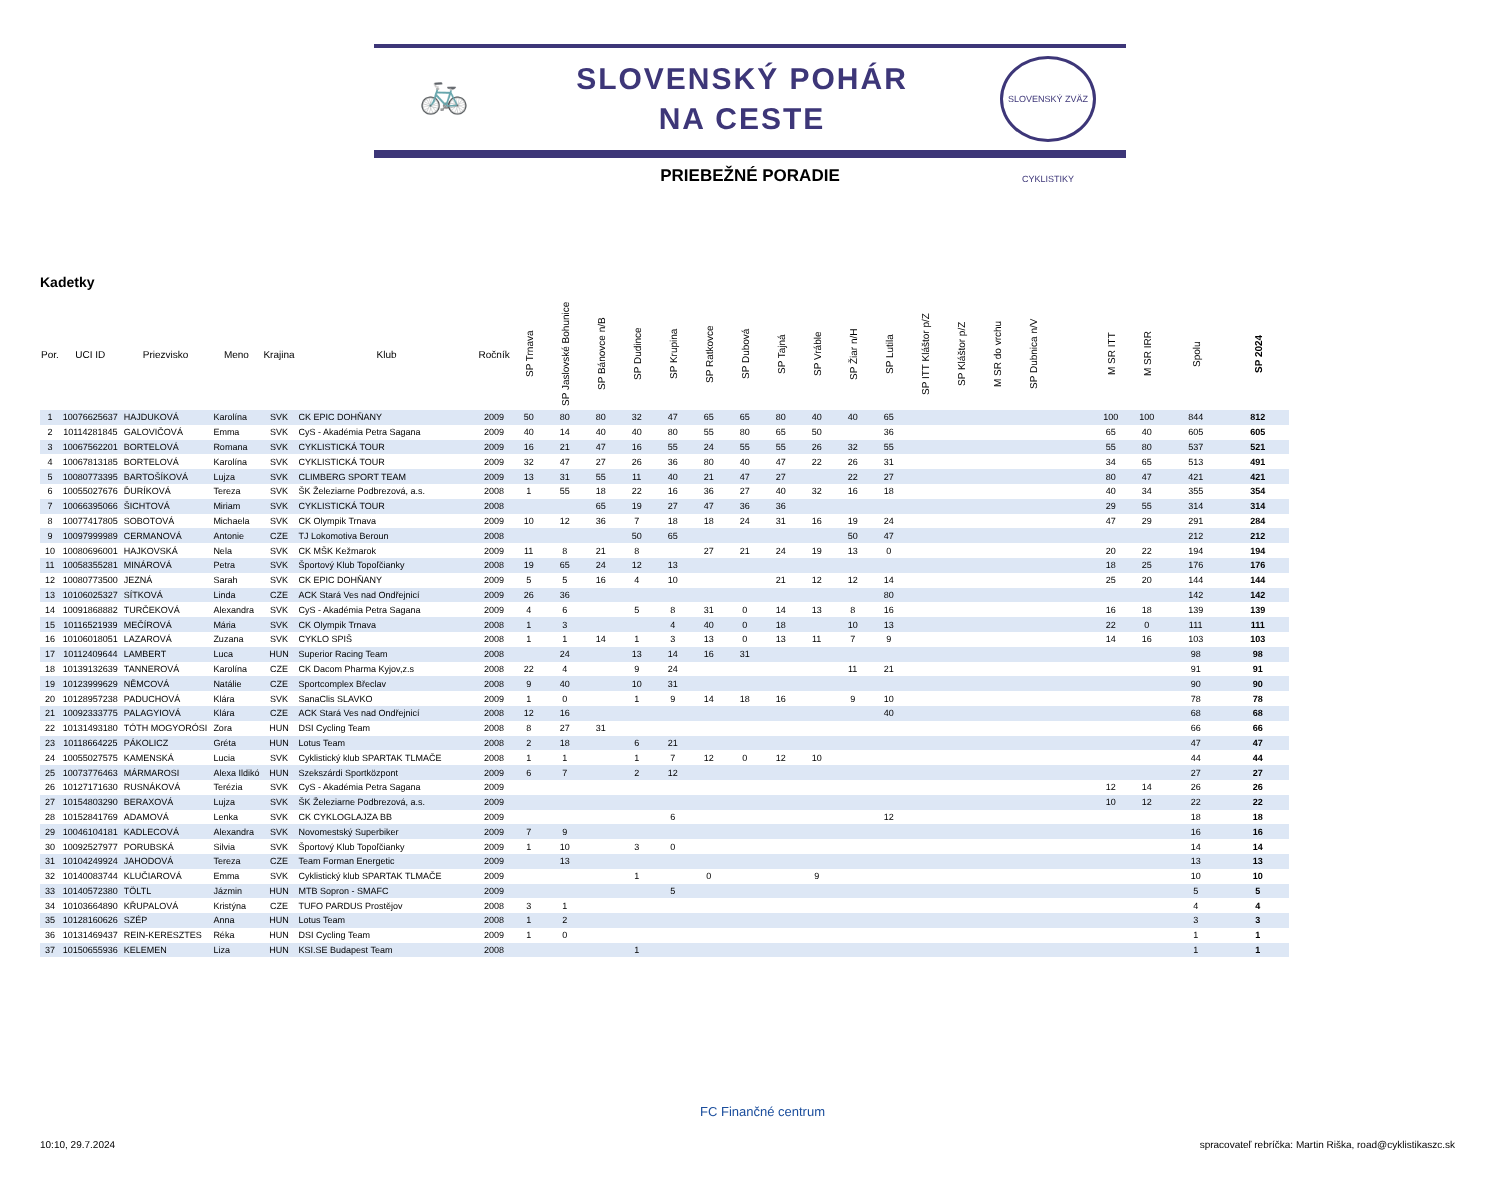🚲
SLOVENSKÝ POHÁR
NA CESTE
SLOVENSKÝ ZVÄZ CYKLISTIKY
PRIEBEŽNÉ PORADIE
Kadetky
| Por. | UCI ID | Priezvisko | Meno | Krajina | Klub | Ročník | SP Trnava | SP Jaslovské Bohunice | SP Bánovce n/B | SP Dudince | SP Krupina | SP Ratkovce | SP Dubová | SP Tajná | SP Vráble | SP Žiar n/H | SP Lutila | SP ITT Kláštor p/Z | SP Kláštor p/Z | M SR do vrchu | SP Dubnica n/V | | M SR ITT | M SR IRR | Spolu | SP 2024 |
| --- | --- | --- | --- | --- | --- | --- | --- | --- | --- | --- | --- | --- | --- | --- | --- | --- | --- | --- | --- | --- | --- | --- | --- | --- | --- | --- |
| 1 | 10076625637 | HAJDUKOVÁ | Karolína | SVK | CK EPIC DOHŇANY | 2009 | 50 | 80 | 80 | 32 | 47 | 65 | 65 | 80 | 40 | 40 | 65 | | | | | | 100 | 100 | 844 | 812 |
| 2 | 10114281845 | GALOVIČOVÁ | Emma | SVK | CyS - Akadémia Petra Sagana | 2009 | 40 | 14 | 40 | 40 | 80 | 55 | 80 | 65 | 50 | | 36 | | | | | | 65 | 40 | 605 | 605 |
| 3 | 10067562201 | BORTELOVÁ | Romana | SVK | CYKLISTICKÁ TOUR | 2009 | 16 | 21 | 47 | 16 | 55 | 24 | 55 | 55 | 26 | 32 | 55 | | | | | | 55 | 80 | 537 | 521 |
| 4 | 10067813185 | BORTELOVÁ | Karolína | SVK | CYKLISTICKÁ TOUR | 2009 | 32 | 47 | 27 | 26 | 36 | 80 | 40 | 47 | 22 | 26 | 31 | | | | | | 34 | 65 | 513 | 491 |
| 5 | 10080773395 | BARTOŠÍKOVÁ | Lujza | SVK | CLIMBERG SPORT TEAM | 2009 | 13 | 31 | 55 | 11 | 40 | 21 | 47 | 27 | | 22 | 27 | | | | | | 80 | 47 | 421 | 421 |
| 6 | 10055027676 | ĎURÍKOVÁ | Tereza | SVK | ŠK Železiarne Podbrezová, a.s. | 2008 | 1 | 55 | 18 | 22 | 16 | 36 | 27 | 40 | 32 | 16 | 18 | | | | | | 40 | 34 | 355 | 354 |
| 7 | 10066395066 | ŠICHTOVÁ | Miriam | SVK | CYKLISTICKÁ TOUR | 2008 | | | 65 | 19 | 27 | 47 | 36 | 36 | | | | | | | | | 29 | 55 | 314 | 314 |
| 8 | 10077417805 | SOBOTOVÁ | Michaela | SVK | CK Olympik Trnava | 2009 | 10 | 12 | 36 | 7 | 18 | 18 | 24 | 31 | 16 | 19 | 24 | | | | | | 47 | 29 | 291 | 284 |
| 9 | 10097999989 | CERMANOVÁ | Antonie | CZE | TJ Lokomotiva Beroun | 2008 | | | | 50 | 65 | | | | | 50 | 47 | | | | | | | | 212 | 212 |
| 10 | 10080696001 | HAJKOVSKÁ | Nela | SVK | CK MŠK Kežmarok | 2009 | 11 | 8 | 21 | 8 | | 27 | 21 | 24 | 19 | 13 | 0 | | | | | | 20 | 22 | 194 | 194 |
| 11 | 10058355281 | MINÁROVÁ | Petra | SVK | Športový Klub Topoľčianky | 2008 | 19 | 65 | 24 | 12 | 13 | | | | | | | | | | | | 18 | 25 | 176 | 176 |
| 12 | 10080773500 | JEZNÁ | Sarah | SVK | CK EPIC DOHŇANY | 2009 | 5 | 5 | 16 | 4 | 10 | | | 21 | 12 | 12 | 14 | | | | | | 25 | 20 | 144 | 144 |
| 13 | 10106025327 | SÍTKOVÁ | Linda | CZE | ACK Stará Ves nad Ondřejnicí | 2009 | 26 | 36 | | | | | | | | | 80 | | | | | | | | 142 | 142 |
| 14 | 10091868882 | TURČEKOVÁ | Alexandra | SVK | CyS - Akadémia Petra Sagana | 2009 | 4 | 6 | | 5 | 8 | 31 | 0 | 14 | 13 | 8 | 16 | | | | | | 16 | 18 | 139 | 139 |
| 15 | 10116521939 | MEČÍROVÁ | Mária | SVK | CK Olympik Trnava | 2008 | 1 | 3 | | | 4 | 40 | 0 | 18 | | 10 | 13 | | | | | | 22 | 0 | 111 | 111 |
| 16 | 10106018051 | LAZAROVÁ | Zuzana | SVK | CYKLO SPIŠ | 2008 | 1 | 1 | 14 | 1 | 3 | 13 | 0 | 13 | 11 | 7 | 9 | | | | | | 14 | 16 | 103 | 103 |
| 17 | 10112409644 | LAMBERT | Luca | HUN | Superior Racing Team | 2008 | | 24 | | 13 | 14 | 16 | 31 | | | | | | | | | | | | 98 | 98 |
| 18 | 10139132639 | TANNEROVÁ | Karolína | CZE | CK Dacom Pharma Kyjov,z.s | 2008 | 22 | 4 | | 9 | 24 | | | | | 11 | 21 | | | | | | | | 91 | 91 |
| 19 | 10123999629 | NĚMCOVÁ | Natálie | CZE | Sportcomplex Břeclav | 2008 | 9 | 40 | | 10 | 31 | | | | | | | | | | | | | | 90 | 90 |
| 20 | 10128957238 | PADUCHOVÁ | Klára | SVK | SanaClis SLAVKO | 2009 | 1 | 0 | | 1 | 9 | 14 | 18 | 16 | | 9 | 10 | | | | | | | | 78 | 78 |
| 21 | 10092333775 | PALAGYIOVÁ | Klára | CZE | ACK Stará Ves nad Ondřejnicí | 2008 | 12 | 16 | | | | | | | | | 40 | | | | | | | | 68 | 68 |
| 22 | 10131493180 | TÓTH MOGYORÓSI | Zora | HUN | DSI Cycling Team | 2008 | 8 | 27 | 31 | | | | | | | | | | | | | | | | 66 | 66 |
| 23 | 10118664225 | PÁKOLICZ | Gréta | HUN | Lotus Team | 2008 | 2 | 18 | | 6 | 21 | | | | | | | | | | | | | | 47 | 47 |
| 24 | 10055027575 | KAMENSKÁ | Lucia | SVK | Cyklistický klub SPARTAK TLMAČE | 2008 | 1 | 1 | | 1 | 7 | 12 | 0 | 12 | 10 | | | | | | | | | | 44 | 44 |
| 25 | 10073776463 | MÁRMAROSI | Alexa Ildikó | HUN | Szekszárdi Sportközpont | 2009 | 6 | 7 | | 2 | 12 | | | | | | | | | | | | | | 27 | 27 |
| 26 | 10127171630 | RUSNÁKOVÁ | Terézia | SVK | CyS - Akadémia Petra Sagana | 2009 | | | | | | | | | | | | | | | | | 12 | 14 | 26 | 26 |
| 27 | 10154803290 | BERAXOVÁ | Lujza | SVK | ŠK Železiarne Podbrezová, a.s. | 2009 | | | | | | | | | | | | | | | | | 10 | 12 | 22 | 22 |
| 28 | 10152841769 | ADAMOVÁ | Lenka | SVK | CK CYKLOGLAJZA BB | 2009 | | | | | 6 | | | | | | 12 | | | | | | | | 18 | 18 |
| 29 | 10046104181 | KADLECOVÁ | Alexandra | SVK | Novomestský Superbiker | 2009 | 7 | 9 | | | | | | | | | | | | | | | | | 16 | 16 |
| 30 | 10092527977 | PORUBSKÁ | Silvia | SVK | Športový Klub Topoľčianky | 2009 | 1 | 10 | | 3 | 0 | | | | | | | | | | | | | | 14 | 14 |
| 31 | 10104249924 | JAHODOVÁ | Tereza | CZE | Team Forman Energetic | 2009 | | 13 | | | | | | | | | | | | | | | | | 13 | 13 |
| 32 | 10140083744 | KLUČIAROVÁ | Emma | SVK | Cyklistický klub SPARTAK TLMAČE | 2009 | | | | 1 | | 0 | | | 9 | | | | | | | | | | 10 | 10 |
| 33 | 10140572380 | TÖLTL | Jázmin | HUN | MTB Sopron - SMAFC | 2009 | | | | | 5 | | | | | | | | | | | | | | 5 | 5 |
| 34 | 10103664890 | KŘUPALOVÁ | Kristýna | CZE | TUFO PARDUS Prostějov | 2008 | 3 | 1 | | | | | | | | | | | | | | | | | 4 | 4 |
| 35 | 10128160626 | SZÉP | Anna | HUN | Lotus Team | 2008 | 1 | 2 | | | | | | | | | | | | | | | | | 3 | 3 |
| 36 | 10131469437 | REIN-KERESZTES | Réka | HUN | DSI Cycling Team | 2009 | 1 | 0 | | | | | | | | | | | | | | | | | 1 | 1 |
| 37 | 10150655936 | KELEMEN | Liza | HUN | KSI.SE Budapest Team | 2008 | | | | 1 | | | | | | | | | | | | | | | 1 | 1 |
FC Finančné centrum
10:10, 29.7.2024
spracovateľ rebríčka: Martin Riška, road@cyklistikaszc.sk